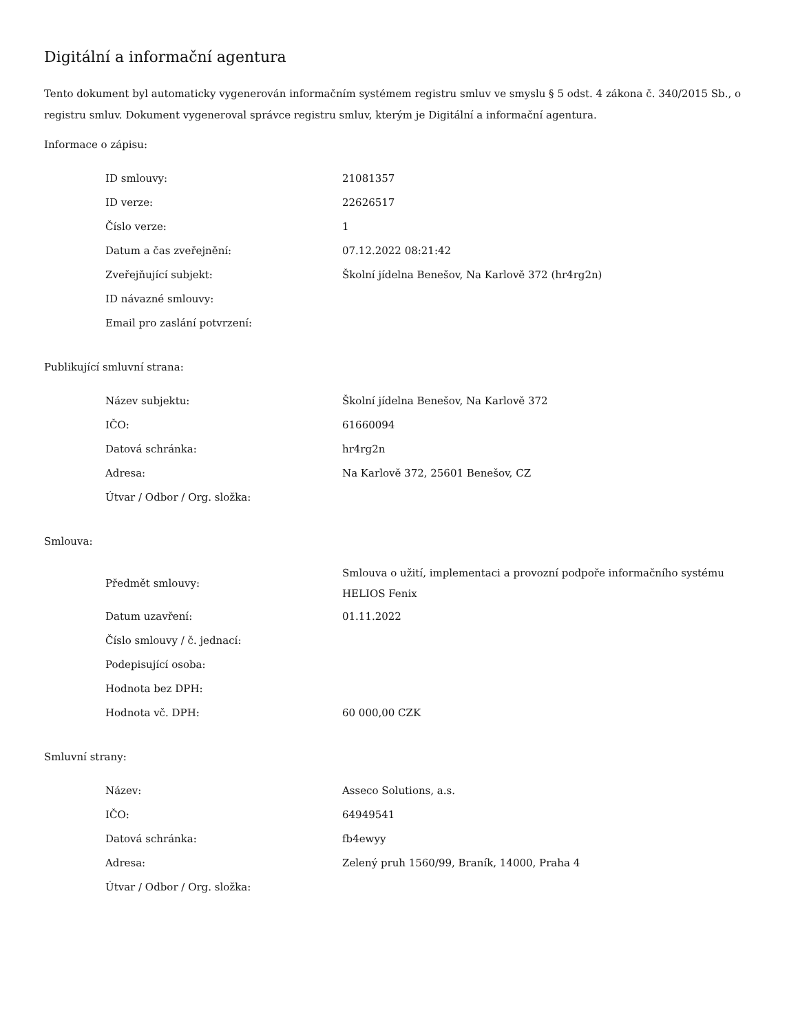Digitální a informační agentura
Tento dokument byl automaticky vygenerován informačním systémem registru smluv ve smyslu § 5 odst. 4 zákona č. 340/2015 Sb., o registru smluv. Dokument vygeneroval správce registru smluv, kterým je Digitální a informační agentura.
Informace o zápisu:
| ID smlouvy: | 21081357 |
| ID verze: | 22626517 |
| Číslo verze: | 1 |
| Datum a čas zveřejnění: | 07.12.2022 08:21:42 |
| Zveřejňující subjekt: | Školní jídelna Benešov, Na Karlově 372 (hr4rg2n) |
| ID návazné smlouvy: | |
| Email pro zaslání potvrzení: | |
Publikující smluvní strana:
| Název subjektu: | Školní jídelna Benešov, Na Karlově 372 |
| IČO: | 61660094 |
| Datová schránka: | hr4rg2n |
| Adresa: | Na Karlově 372, 25601 Benešov, CZ |
| Útvar / Odbor / Org. složka: | |
Smlouva:
| Předmět smlouvy: | Smlouva o užití, implementaci a provozní podpoře informačního systému HELIOS Fenix |
| Datum uzavření: | 01.11.2022 |
| Číslo smlouvy / č. jednací: | |
| Podepisující osoba: | |
| Hodnota bez DPH: | |
| Hodnota vč. DPH: | 60 000,00 CZK |
Smluvní strany:
| Název: | Asseco Solutions, a.s. |
| IČO: | 64949541 |
| Datová schránka: | fb4ewyy |
| Adresa: | Zelený pruh 1560/99, Braník, 14000, Praha 4 |
| Útvar / Odbor / Org. složka: | |